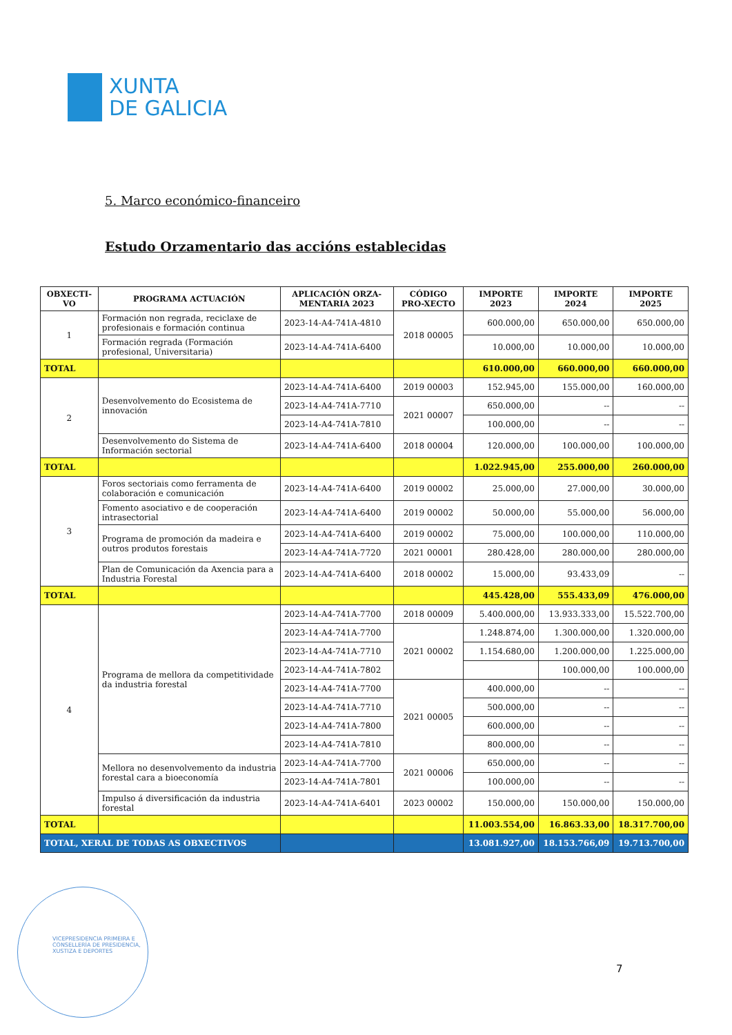XUNTA
DE GALICIA
5. Marco económico-financeiro
Estudo Orzamentario das accións establecidas
| OBXECTI-VO | PROGRAMA ACTUACIÓN | APLICACIÓN ORZA-MENTARIA 2023 | CÓDIGO PRO-XECTO | IMPORTE 2023 | IMPORTE 2024 | IMPORTE 2025 |
| --- | --- | --- | --- | --- | --- | --- |
| 1 | Formación non regrada, reciclaxe de profesionais e formación continua | 2023-14-A4-741A-4810 | 2018 00005 | 600.000,00 | 650.000,00 | 650.000,00 |
| | Formación regrada (Formación profesional, Universitaria) | 2023-14-A4-741A-6400 | | 10.000,00 | 10.000,00 | 10.000,00 |
| TOTAL | | | | 610.000,00 | 660.000,00 | 660.000,00 |
| 2 | Desenvolvemento do Ecosistema de innovación | 2023-14-A4-741A-6400 | 2019 00003 | 152.945,00 | 155.000,00 | 160.000,00 |
| | | 2023-14-A4-741A-7710 | 2021 00007 | 650.000,00 | -- | -- |
| | | 2023-14-A4-741A-7810 | | 100.000,00 | -- | -- |
| | Desenvolvemento do Sistema de Información sectorial | 2023-14-A4-741A-6400 | 2018 00004 | 120.000,00 | 100.000,00 | 100.000,00 |
| TOTAL | | | | 1.022.945,00 | 255.000,00 | 260.000,00 |
| 3 | Foros sectoriais como ferramenta de colaboración e comunicación | 2023-14-A4-741A-6400 | 2019 00002 | 25.000,00 | 27.000,00 | 30.000,00 |
| | Fomento asociativo e de cooperación intrasectorial | 2023-14-A4-741A-6400 | 2019 00002 | 50.000,00 | 55.000,00 | 56.000,00 |
| | Programa de promoción da madeira e outros produtos forestais | 2023-14-A4-741A-6400 | 2019 00002 | 75.000,00 | 100.000,00 | 110.000,00 |
| | | 2023-14-A4-741A-7720 | 2021 00001 | 280.428,00 | 280.000,00 | 280.000,00 |
| | Plan de Comunicación da Axencia para a Industria Forestal | 2023-14-A4-741A-6400 | 2018 00002 | 15.000,00 | 93.433,09 | -- |
| TOTAL | | | | 445.428,00 | 555.433,09 | 476.000,00 |
| 4 | Programa de mellora da competitividade da industria forestal | 2023-14-A4-741A-7700 | 2018 00009 | 5.400.000,00 | 13.933.333,00 | 15.522.700,00 |
| | | 2023-14-A4-741A-7700 | 2021 00002 | 1.248.874,00 | 1.300.000,00 | 1.320.000,00 |
| | | 2023-14-A4-741A-7710 | | 1.154.680,00 | 1.200.000,00 | 1.225.000,00 |
| | | 2023-14-A4-741A-7802 | | | 100.000,00 | 100.000,00 |
| | | 2023-14-A4-741A-7700 | 2021 00005 | 400.000,00 | -- | -- |
| | | 2023-14-A4-741A-7710 | | 500.000,00 | -- | -- |
| | | 2023-14-A4-741A-7800 | | 600.000,00 | -- | -- |
| | | 2023-14-A4-741A-7810 | | 800.000,00 | -- | -- |
| | Mellora no desenvolvemento da industria forestal cara a bioeconomía | 2023-14-A4-741A-7700 | 2021 00006 | 650.000,00 | -- | -- |
| | | 2023-14-A4-741A-7801 | | 100.000,00 | -- | -- |
| | Impulso á diversificación da industria forestal | 2023-14-A4-741A-6401 | 2023 00002 | 150.000,00 | 150.000,00 | 150.000,00 |
| TOTAL | | | | 11.003.554,00 | 16.863.33,00 | 18.317.700,00 |
| TOTAL, XERAL DE TODAS AS OBXECTIVOS | | | | 13.081.927,00 | 18.153.766,09 | 19.713.700,00 |
VICEPRESIDENCIA PRIMEIRA E CONSELLERÍA DE PRESIDENCIA, XUSTIZA E DEPORTES
7